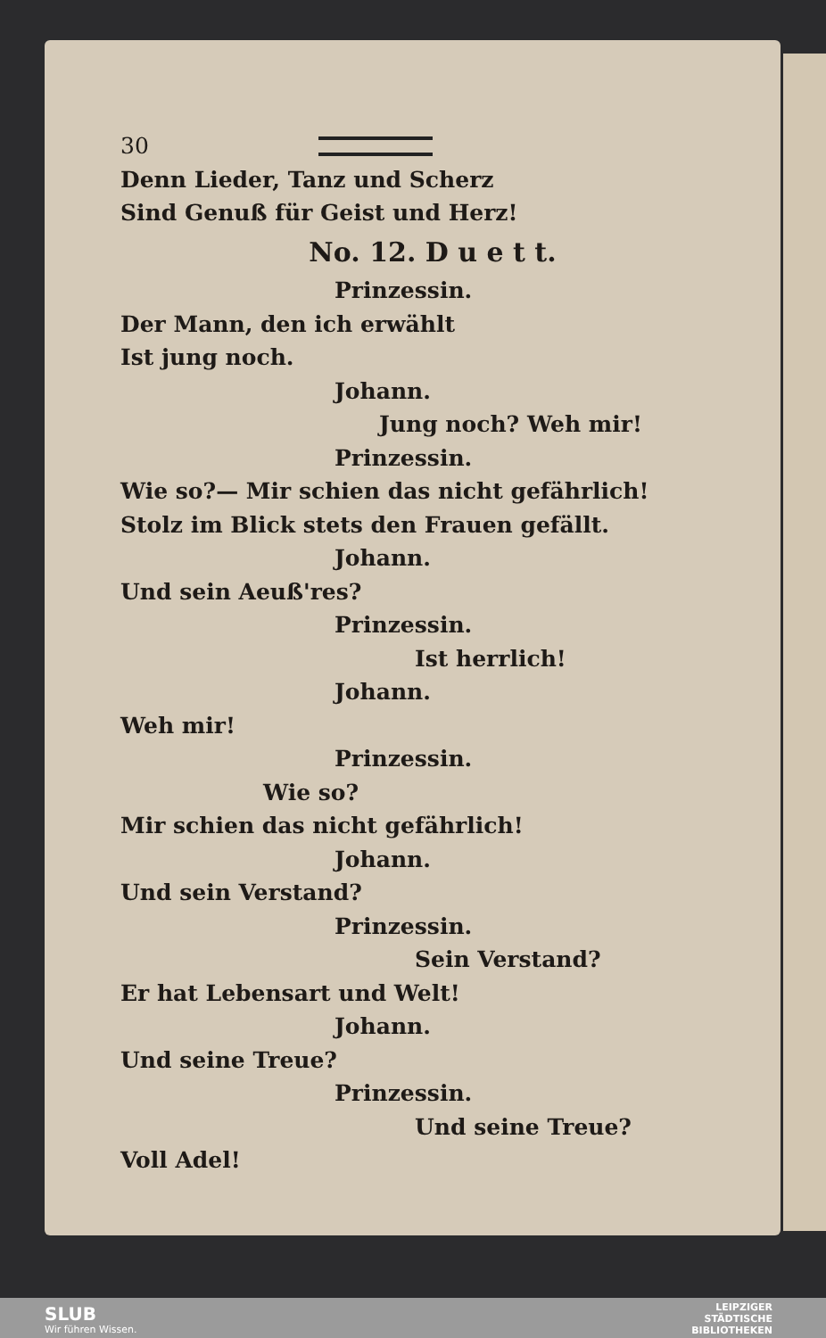30
Denn Lieder, Tanz und Scherz
Sind Genuß für Geist und Herz!
No. 12. D u e t t.
Prinzessin.
Der Mann, den ich erwählt
Ist jung noch.
Johann.
Jung noch? Weh mir!
Prinzessin.
Wie so?— Mir schien das nicht gefährlich!
Stolz im Blick stets den Frauen gefällt.
Johann.
Und sein Aeuß'res?
Prinzessin.
Ist herrlich!
Johann.
Weh mir!
Prinzessin.
Wie so?
Mir schien das nicht gefährlich!
Johann.
Und sein Verstand?
Prinzessin.
Sein Verstand?
Er hat Lebensart und Welt!
Johann.
Und seine Treue?
Prinzessin.
Und seine Treue?
Voll Adel!
SLUB
Wir führen Wissen.
LEIPZIGER
STÄDTISCHE
BIBLIOTHEKEN